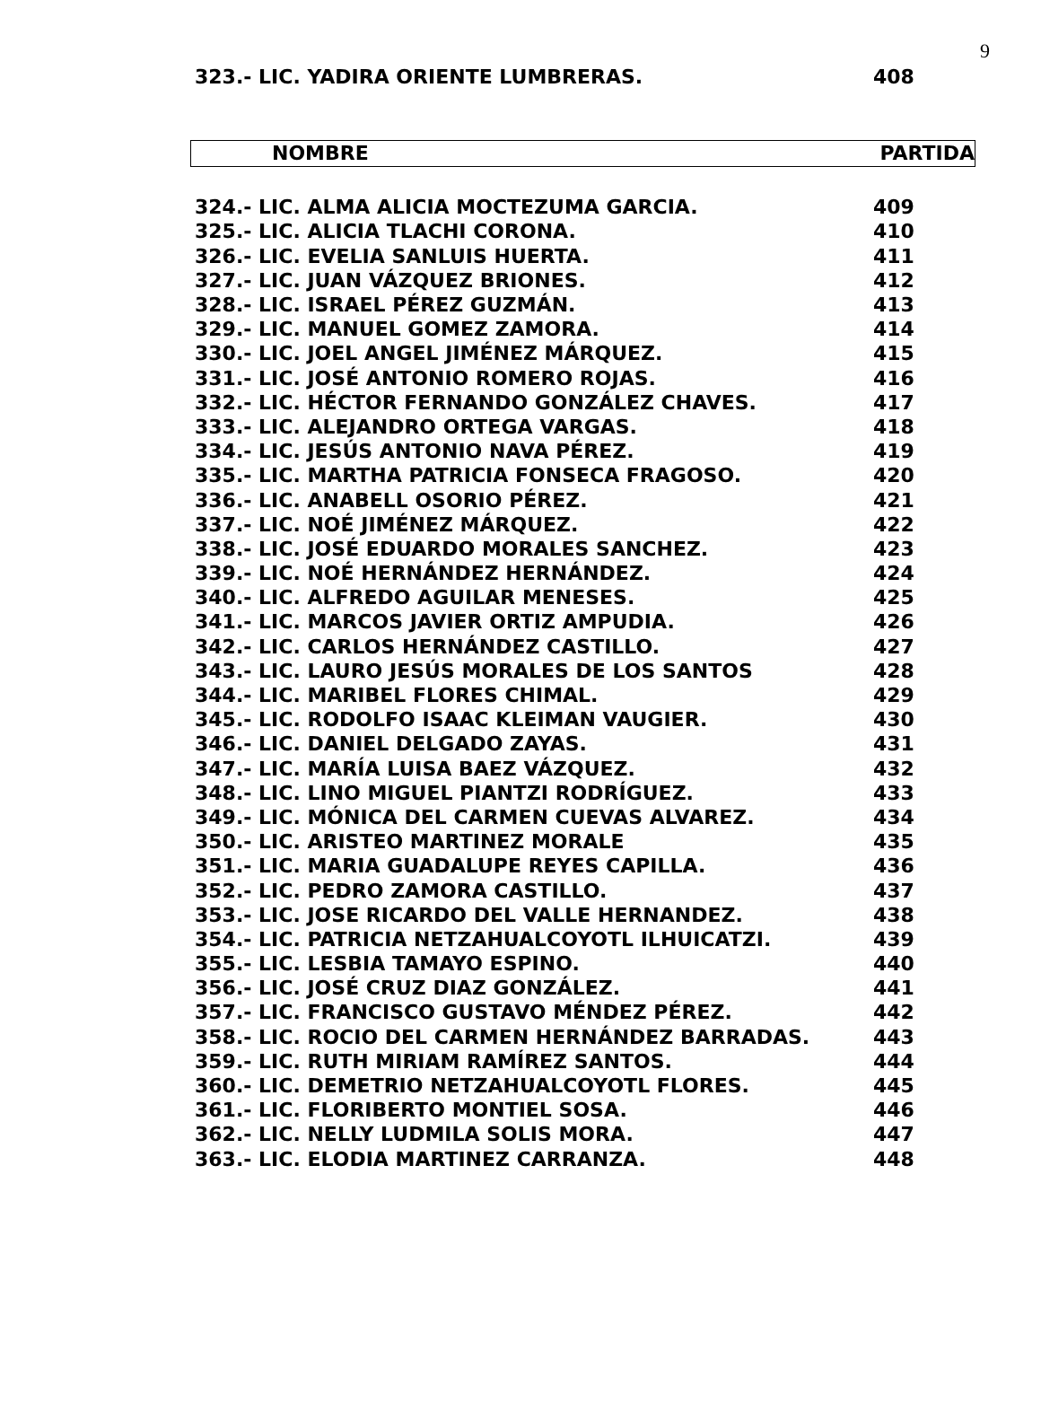9
| 323.- LIC. YADIRA ORIENTE LUMBRERAS. | 408 |
NOMBRE PARTIDA
| 324.- LIC. ALMA ALICIA MOCTEZUMA GARCIA. | 409 |
| 325.- LIC. ALICIA TLACHI CORONA. | 410 |
| 326.- LIC. EVELIA SANLUIS HUERTA. | 411 |
| 327.- LIC. JUAN VÁZQUEZ BRIONES. | 412 |
| 328.- LIC. ISRAEL PÉREZ GUZMÁN. | 413 |
| 329.- LIC. MANUEL GOMEZ ZAMORA. | 414 |
| 330.- LIC. JOEL ANGEL JIMÉNEZ MÁRQUEZ. | 415 |
| 331.- LIC. JOSÉ ANTONIO ROMERO ROJAS. | 416 |
| 332.- LIC. HÉCTOR FERNANDO GONZÁLEZ CHAVES. | 417 |
| 333.- LIC. ALEJANDRO ORTEGA VARGAS. | 418 |
| 334.- LIC. JESÚS ANTONIO NAVA PÉREZ. | 419 |
| 335.- LIC. MARTHA PATRICIA FONSECA FRAGOSO. | 420 |
| 336.- LIC. ANABELL OSORIO PÉREZ. | 421 |
| 337.- LIC. NOÉ JIMÉNEZ MÁRQUEZ. | 422 |
| 338.- LIC. JOSÉ EDUARDO MORALES SANCHEZ. | 423 |
| 339.- LIC. NOÉ HERNÁNDEZ HERNÁNDEZ. | 424 |
| 340.- LIC. ALFREDO AGUILAR MENESES. | 425 |
| 341.- LIC. MARCOS JAVIER ORTIZ AMPUDIA. | 426 |
| 342.- LIC. CARLOS HERNÁNDEZ CASTILLO. | 427 |
| 343.- LIC. LAURO JESÚS MORALES DE LOS SANTOS | 428 |
| 344.- LIC. MARIBEL FLORES CHIMAL. | 429 |
| 345.- LIC. RODOLFO ISAAC KLEIMAN VAUGIER. | 430 |
| 346.- LIC. DANIEL DELGADO ZAYAS. | 431 |
| 347.- LIC. MARÍA LUISA BAEZ VÁZQUEZ. | 432 |
| 348.- LIC. LINO MIGUEL PIANTZI RODRÍGUEZ. | 433 |
| 349.- LIC. MÓNICA DEL CARMEN CUEVAS ALVAREZ. | 434 |
| 350.- LIC. ARISTEO MARTINEZ MORALE | 435 |
| 351.- LIC. MARIA GUADALUPE REYES CAPILLA. | 436 |
| 352.- LIC. PEDRO ZAMORA CASTILLO. | 437 |
| 353.- LIC. JOSE RICARDO DEL VALLE HERNANDEZ. | 438 |
| 354.- LIC. PATRICIA NETZAHUALCOYOTL ILHUICATZI. | 439 |
| 355.- LIC. LESBIA TAMAYO ESPINO. | 440 |
| 356.- LIC. JOSÉ CRUZ DIAZ GONZÁLEZ. | 441 |
| 357.- LIC. FRANCISCO GUSTAVO MÉNDEZ PÉREZ. | 442 |
| 358.- LIC. ROCIO DEL CARMEN HERNÁNDEZ BARRADAS. | 443 |
| 359.- LIC. RUTH MIRIAM RAMÍREZ SANTOS. | 444 |
| 360.- LIC. DEMETRIO NETZAHUALCOYOTL FLORES. | 445 |
| 361.- LIC. FLORIBERTO MONTIEL SOSA. | 446 |
| 362.- LIC. NELLY LUDMILA SOLIS MORA. | 447 |
| 363.- LIC. ELODIA MARTINEZ CARRANZA. | 448 |